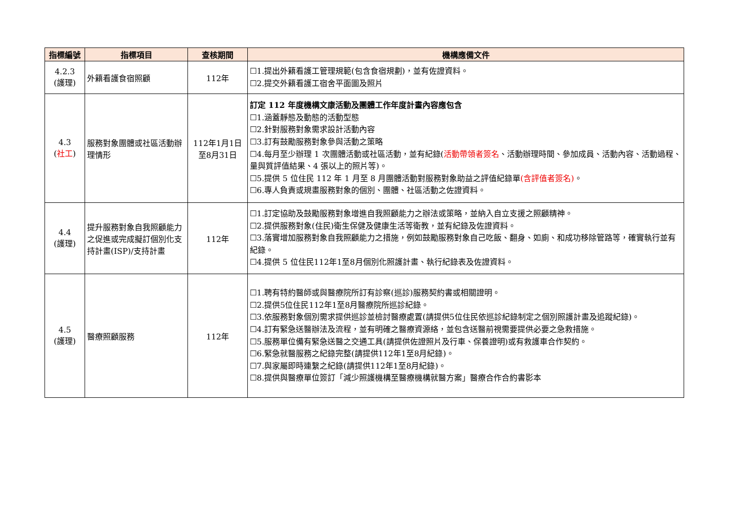| 指標編號 | 指標項目 | 查核期間 | 機構應備文件 |
| --- | --- | --- | --- |
| 4.2.3 (護理) | 外籍看護食宿照顧 | 112年 | ☐1.提出外籍看護工管理規範(包含食宿規劃)，並有佐證資料。 ☐2.提交外籍看護工宿舍平面圖及照片 |
| 4.3 ( 社工 ) | 服務對象團體或社區活動辦理情形 | 112年1月1日至8月31日 | 訂定 112 年度機構文康活動及團體工作年度計畫內容應包含 ☐1.涵蓋靜態及動態的活動型態 ☐2.針對服務對象需求設計活動內容 ☐3.訂有鼓勵服務對象參與活動之策略 ☐4.每月至少辦理 1 次團體活動或社區活動，並有紀錄( 活動帶領者簽名 、活動辦理時間、參加成員、活動內容、活動過程、量與質評值結果、4 張以上的照片等)。 ☐5.提供 5 位住民 112 年 1 月至 8 月團體活動對服務對象助益之評值紀錄單 (含評值者簽名) 。 ☐6.專人負責或規畫服務對象的個別、團體、社區活動之佐證資料。 |
| 4.4 (護理) | 提升服務對象自我照顧能力之促進或完成擬訂個別化支持計畫(ISP)/支持計畫 | 112年 | ☐1.訂定協助及鼓勵服務對象增進自我照顧能力之辦法或策略，並納入自立支援之照顧精神。 ☐2.提供服務對象(住民)衛生保健及健康生活等衛教，並有紀錄及佐證資料。 ☐3.落實增加服務對象自我照顧能力之措施，例如鼓勵服務對象自己吃飯、翻身、如廁、和成功移除管路等，確實執行並有紀錄。 ☐4.提供 5 位住民112年1至8月個別化照護計畫、執行紀錄表及佐證資料。 |
| 4.5 (護理) | 醫療照顧服務 | 112年 | ☐1.聘有特約醫師或與醫療院所訂有診察(巡診)服務契約書或相關證明。 ☐2.提供5位住民112年1至8月醫療院所巡診紀錄。 ☐3.依服務對象個別需求提供巡診並檢討醫療處置(請提供5位住民依巡診紀錄制定之個別照護計畫及追蹤紀錄)。 ☐4.訂有緊急送醫辦法及流程，並有明確之醫療資源絡，並包含送醫前視需要提供必要之急救措施。 ☐5.服務單位備有緊急送醫之交通工具(請提供佐證照片及行車、保養證明)或有救護車合作契約。 ☐6.緊急就醫服務之紀錄完整(請提供112年1至8月紀錄)。 ☐7.與家屬即時連繫之紀錄(請提供112年1至8月紀錄)。 ☐8.提供與醫療單位簽訂「減少照護機構至醫療機構就醫方案」醫療合作合約書影本 |